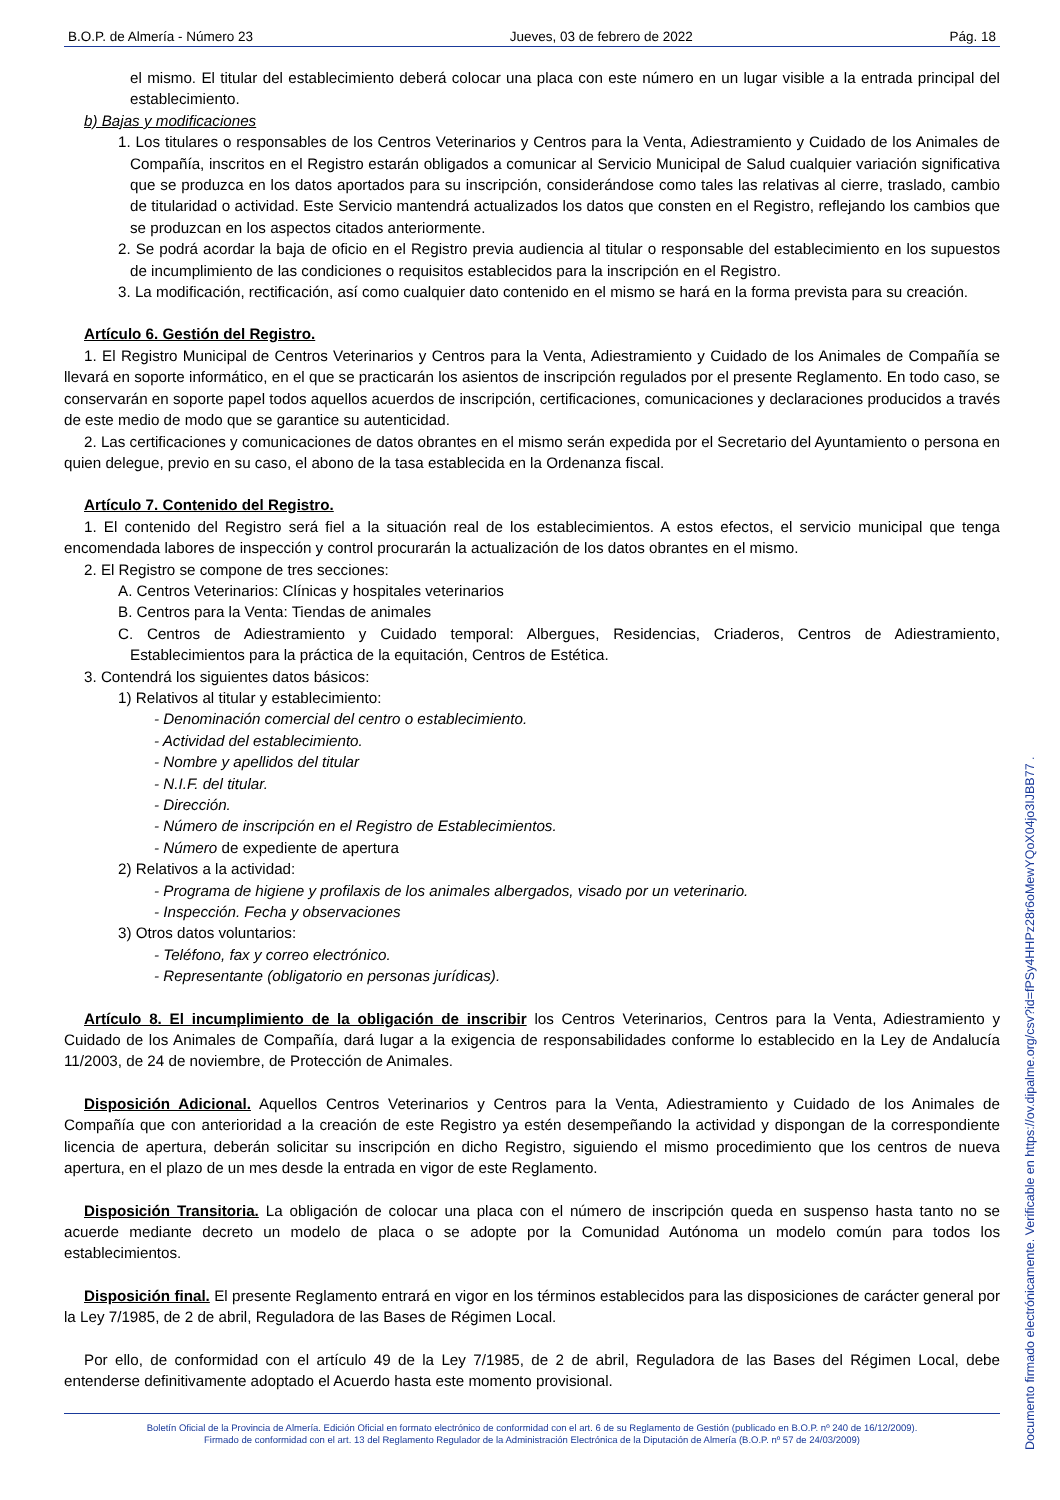B.O.P. de Almería - Número 23 Jueves, 03 de febrero de 2022 Pág. 18
el mismo. El titular del establecimiento deberá colocar una placa con este número en un lugar visible a la entrada principal del establecimiento.
b) Bajas y modificaciones
1. Los titulares o responsables de los Centros Veterinarios y Centros para la Venta, Adiestramiento y Cuidado de los Animales de Compañía, inscritos en el Registro estarán obligados a comunicar al Servicio Municipal de Salud cualquier variación significativa que se produzca en los datos aportados para su inscripción, considerándose como tales las relativas al cierre, traslado, cambio de titularidad o actividad. Este Servicio mantendrá actualizados los datos que consten en el Registro, reflejando los cambios que se produzcan en los aspectos citados anteriormente.
2. Se podrá acordar la baja de oficio en el Registro previa audiencia al titular o responsable del establecimiento en los supuestos de incumplimiento de las condiciones o requisitos establecidos para la inscripción en el Registro.
3. La modificación, rectificación, así como cualquier dato contenido en el mismo se hará en la forma prevista para su creación.
Artículo 6. Gestión del Registro.
1. El Registro Municipal de Centros Veterinarios y Centros para la Venta, Adiestramiento y Cuidado de los Animales de Compañía se llevará en soporte informático, en el que se practicarán los asientos de inscripción regulados por el presente Reglamento. En todo caso, se conservarán en soporte papel todos aquellos acuerdos de inscripción, certificaciones, comunicaciones y declaraciones producidos a través de este medio de modo que se garantice su autenticidad.
2. Las certificaciones y comunicaciones de datos obrantes en el mismo serán expedida por el Secretario del Ayuntamiento o persona en quien delegue, previo en su caso, el abono de la tasa establecida en la Ordenanza fiscal.
Artículo 7. Contenido del Registro.
1. El contenido del Registro será fiel a la situación real de los establecimientos. A estos efectos, el servicio municipal que tenga encomendada labores de inspección y control procurarán la actualización de los datos obrantes en el mismo.
2. El Registro se compone de tres secciones:
A. Centros Veterinarios: Clínicas y hospitales veterinarios
B. Centros para la Venta: Tiendas de animales
C. Centros de Adiestramiento y Cuidado temporal: Albergues, Residencias, Criaderos, Centros de Adiestramiento, Establecimientos para la práctica de la equitación, Centros de Estética.
3. Contendrá los siguientes datos básicos:
1) Relativos al titular y establecimiento:
- Denominación comercial del centro o establecimiento.
- Actividad del establecimiento.
- Nombre y apellidos del titular
- N.I.F. del titular.
- Dirección.
- Número de inscripción en el Registro de Establecimientos.
- Número de expediente de apertura
2) Relativos a la actividad:
- Programa de higiene y profilaxis de los animales albergados, visado por un veterinario.
- Inspección. Fecha y observaciones
3) Otros datos voluntarios:
- Teléfono, fax y correo electrónico.
- Representante (obligatorio en personas jurídicas).
Artículo 8. El incumplimiento de la obligación de inscribir los Centros Veterinarios, Centros para la Venta, Adiestramiento y Cuidado de los Animales de Compañía, dará lugar a la exigencia de responsabilidades conforme lo establecido en la Ley de Andalucía 11/2003, de 24 de noviembre, de Protección de Animales.
Disposición Adicional. Aquellos Centros Veterinarios y Centros para la Venta, Adiestramiento y Cuidado de los Animales de Compañía que con anterioridad a la creación de este Registro ya estén desempeñando la actividad y dispongan de la correspondiente licencia de apertura, deberán solicitar su inscripción en dicho Registro, siguiendo el mismo procedimiento que los centros de nueva apertura, en el plazo de un mes desde la entrada en vigor de este Reglamento.
Disposición Transitoria. La obligación de colocar una placa con el número de inscripción queda en suspenso hasta tanto no se acuerde mediante decreto un modelo de placa o se adopte por la Comunidad Autónoma un modelo común para todos los establecimientos.
Disposición final. El presente Reglamento entrará en vigor en los términos establecidos para las disposiciones de carácter general por la Ley 7/1985, de 2 de abril, Reguladora de las Bases de Régimen Local.
Por ello, de conformidad con el artículo 49 de la Ley 7/1985, de 2 de abril, Reguladora de las Bases del Régimen Local, debe entenderse definitivamente adoptado el Acuerdo hasta este momento provisional.
Boletín Oficial de la Provincia de Almería. Edición Oficial en formato electrónico de conformidad con el art. 6 de su Reglamento de Gestión (publicado en B.O.P. nº 240 de 16/12/2009).
Firmado de conformidad con el art. 13 del Reglamento Regulador de la Administración Electrónica de la Diputación de Almería (B.O.P. nº 57 de 24/03/2009)
Documento firmado electrónicamente. Verificable en https://ov.dipalme.org/csv?id=fPSy4HHPz28r6oMewYQoX04jo3IJBB77 .